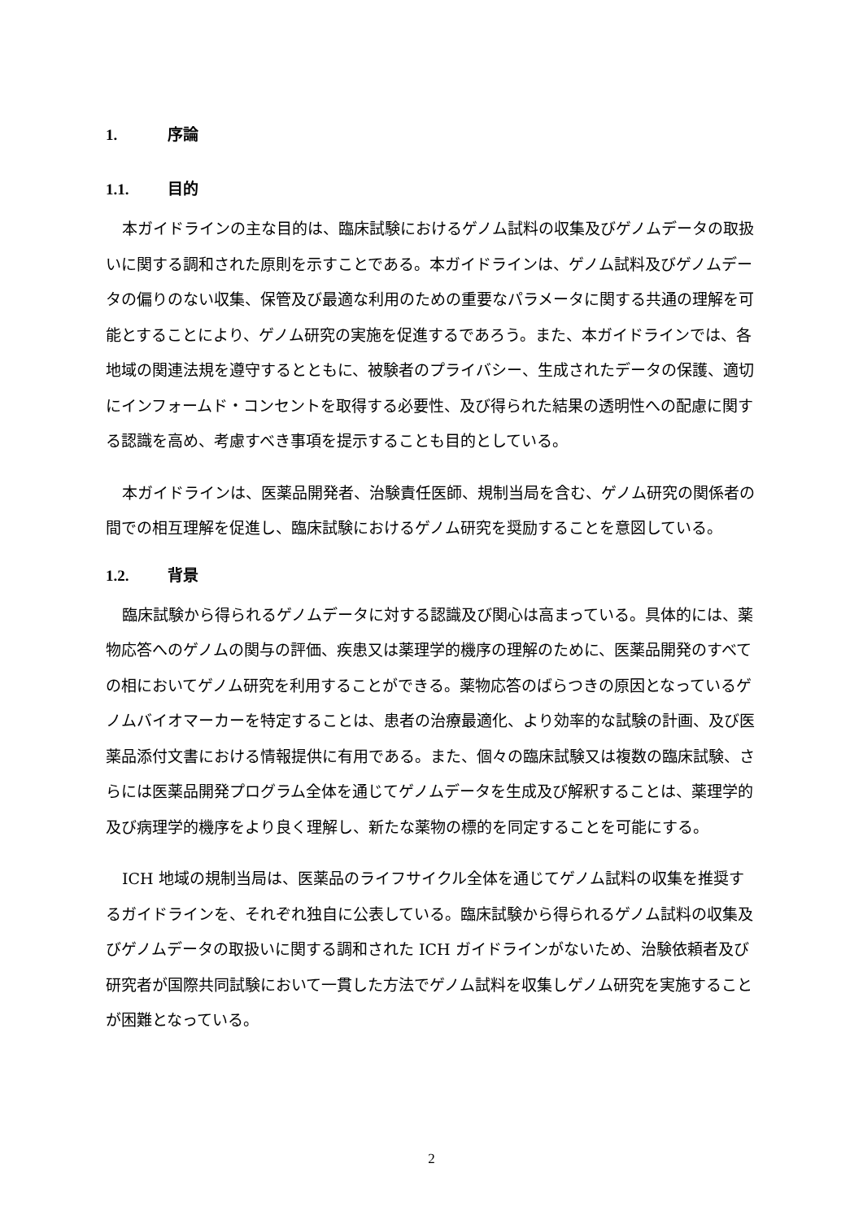1. 序論
1.1. 目的
本ガイドラインの主な目的は、臨床試験におけるゲノム試料の収集及びゲノムデータの取扱いに関する調和された原則を示すことである。本ガイドラインは、ゲノム試料及びゲノムデータの偏りのない収集、保管及び最適な利用のための重要なパラメータに関する共通の理解を可能とすることにより、ゲノム研究の実施を促進するであろう。また、本ガイドラインでは、各地域の関連法規を遵守するとともに、被験者のプライバシー、生成されたデータの保護、適切にインフォームド・コンセントを取得する必要性、及び得られた結果の透明性への配慮に関する認識を高め、考慮すべき事項を提示することも目的としている。
本ガイドラインは、医薬品開発者、治験責任医師、規制当局を含む、ゲノム研究の関係者の間での相互理解を促進し、臨床試験におけるゲノム研究を奨励することを意図している。
1.2. 背景
臨床試験から得られるゲノムデータに対する認識及び関心は高まっている。具体的には、薬物応答へのゲノムの関与の評価、疾患又は薬理学的機序の理解のために、医薬品開発のすべての相においてゲノム研究を利用することができる。薬物応答のばらつきの原因となっているゲノムバイオマーカーを特定することは、患者の治療最適化、より効率的な試験の計画、及び医薬品添付文書における情報提供に有用である。また、個々の臨床試験又は複数の臨床試験、さらには医薬品開発プログラム全体を通じてゲノムデータを生成及び解釈することは、薬理学的及び病理学的機序をより良く理解し、新たな薬物の標的を同定することを可能にする。
ICH 地域の規制当局は、医薬品のライフサイクル全体を通じてゲノム試料の収集を推奨するガイドラインを、それぞれ独自に公表している。臨床試験から得られるゲノム試料の収集及びゲノムデータの取扱いに関する調和された ICH ガイドラインがないため、治験依頼者及び研究者が国際共同試験において一貫した方法でゲノム試料を収集しゲノム研究を実施することが困難となっている。
2